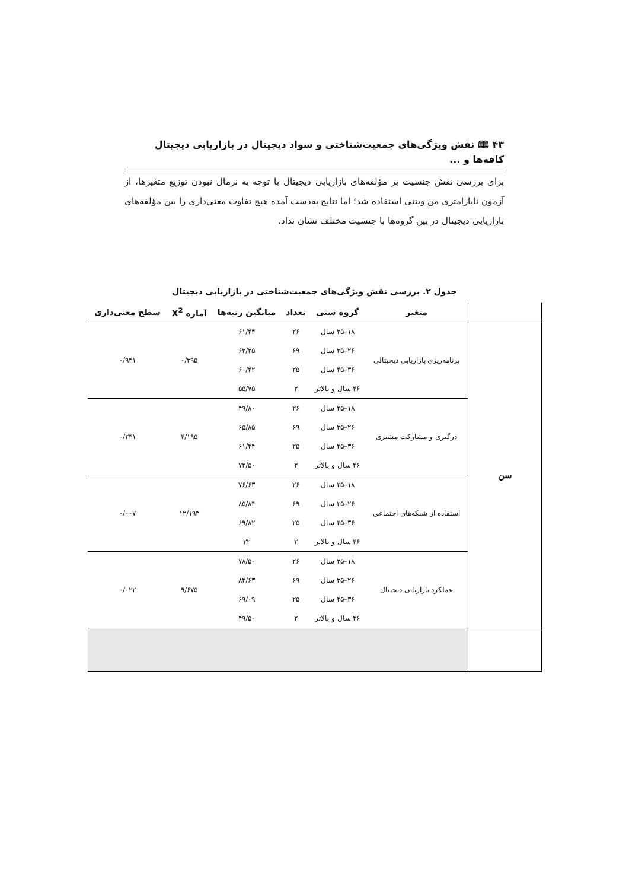۴۳ 🕮 نقش ویژگی‌های جمعیت‌شناختی و سواد دیجیتال در بازاریابی دیجیتال کافه‌ها و ...
برای بررسی نقش جنسیت بر مؤلفه‌های بازاریابی دیجیتال با توجه به نرمال نبودن توزیع متغیرها، از آزمون ناپارامتری من ویتنی استفاده شد؛ اما نتایج به‌دست آمده هیچ تفاوت معنی‌داری را بین مؤلفه‌های بازاریابی دیجیتال در بین گروه‌ها با جنسیت مختلف نشان نداد.
جدول ۲. بررسی نقش ویژگی‌های جمعیت‌شناختی در بازاریابی دیجیتال
| | متغیر | گروه سنی | تعداد | میانگین رتبه‌ها | آماره X<sup>2</sup> | سطح معنی‌داری |
| --- | --- | --- | --- | --- | --- | --- |
| سن | برنامه‌ریزی بازاریابی دیجیتالی | ۱۸–۲۵ سال | ۲۶ | ۶۱/۴۴ | ۰/۳۹۵ | ۰/۹۴۱ |
| | | ۲۶–۳۵ سال | ۶۹ | ۶۲/۳۵ | | |
| | | ۳۶–۴۵ سال | ۲۵ | ۶۰/۴۲ | | |
| | | ۴۶ سال و بالاتر | ۲ | ۵۵/۷۵ | | |
| | درگیری و مشارکت مشتری | ۱۸–۲۵ سال | ۲۶ | ۴۹/۸۰ | ۴/۱۹۵ | ۰/۲۴۱ |
| | | ۲۶–۳۵ سال | ۶۹ | ۶۵/۸۵ | | |
| | | ۳۶–۴۵ سال | ۲۵ | ۶۱/۴۴ | | |
| | | ۴۶ سال و بالاتر | ۲ | ۷۲/۵۰ | | |
| | استفاده از شبکه‌های اجتماعی | ۱۸–۲۵ سال | ۲۶ | ۷۶/۶۳ | ۱۲/۱۹۳ | ۰/۰۰۷ |
| | | ۲۶–۳۵ سال | ۶۹ | ۸۵/۸۴ | | |
| | | ۳۶–۴۵ سال | ۲۵ | ۶۹/۸۲ | | |
| | | ۴۶ سال و بالاتر | ۲ | ۳۲ | | |
| | عملکرد بازاریابی دیجیتال | ۱۸–۲۵ سال | ۲۶ | ۷۸/۵۰ | ۹/۶۷۵ | ۰/۰۲۲ |
| | | ۲۶–۳۵ سال | ۶۹ | ۸۴/۶۳ | | |
| | | ۳۶–۴۵ سال | ۲۵ | ۶۹/۰۹ | | |
| | | ۴۶ سال و بالاتر | ۲ | ۴۹/۵۰ | | |